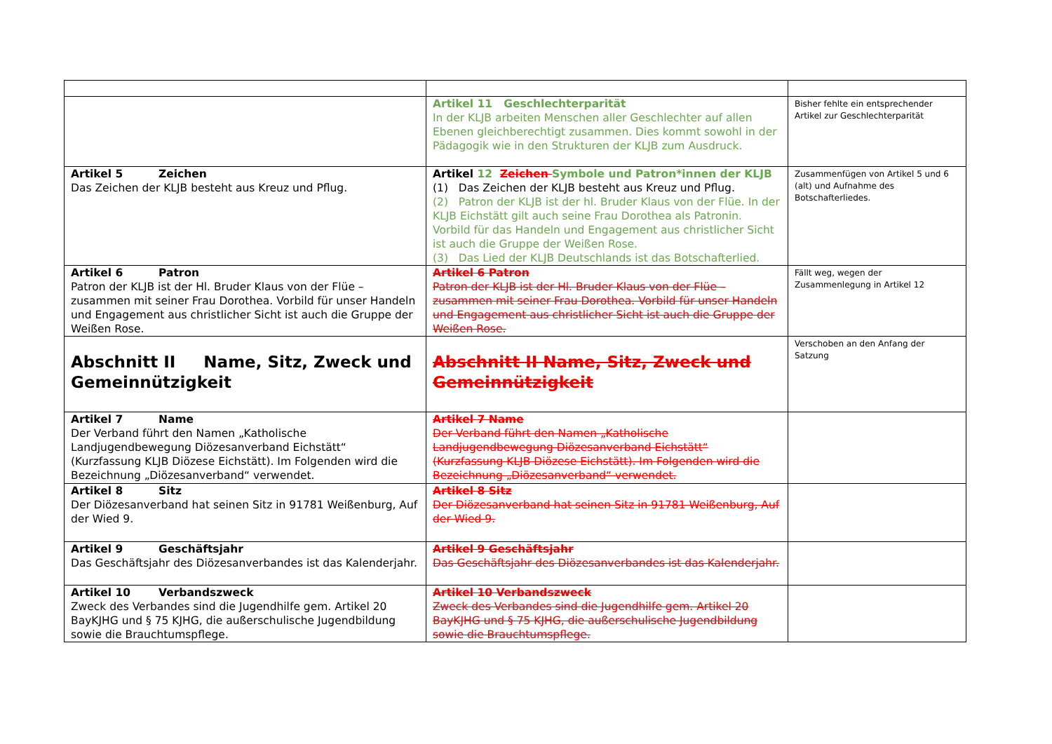| | Artikel 11 Geschlechterparität In der KLJB arbeiten Menschen aller Geschlechter auf allen Ebenen gleichberechtigt zusammen. Dies kommt sowohl in der Pädagogik wie in den Strukturen der KLJB zum Ausdruck. | Bisher fehlte ein entsprechender Artikel zur Geschlechterparität |
| Artikel 5 Zeichen Das Zeichen der KLJB besteht aus Kreuz und Pflug. | Artikel 12 Zeichen Symbole und Patron*innen der KLJB (1) Das Zeichen der KLJB besteht aus Kreuz und Pflug. (2) Patron der KLJB ist der hl. Bruder Klaus von der Flüe. In der KLJB Eichstätt gilt auch seine Frau Dorothea als Patronin. Vorbild für das Handeln und Engagement aus christlicher Sicht ist auch die Gruppe der Weißen Rose. (3) Das Lied der KLJB Deutschlands ist das Botschafterlied. | Zusammenfügen von Artikel 5 und 6 (alt) und Aufnahme des Botschafterliedes. |
| Artikel 6 Patron Patron der KLJB ist der Hl. Bruder Klaus von der Flüe – zusammen mit seiner Frau Dorothea. Vorbild für unser Handeln und Engagement aus christlicher Sicht ist auch die Gruppe der Weißen Rose. | Artikel 6 Patron Patron der KLJB ist der Hl. Bruder Klaus von der Flüe – zusammen mit seiner Frau Dorothea. Vorbild für unser Handeln und Engagement aus christlicher Sicht ist auch die Gruppe der Weißen Rose. | Fällt weg, wegen der Zusammenlegung in Artikel 12 |
| Abschnitt II Name, Sitz, Zweck und Gemeinnützigkeit | Abschnitt II Name, Sitz, Zweck und Gemeinnützigkeit | Verschoben an den Anfang der Satzung |
| Artikel 7 Name Der Verband führt den Namen „Katholische Landjugendbewegung Diözesanverband Eichstätt“ (Kurzfassung KLJB Diözese Eichstätt). Im Folgenden wird die Bezeichnung „Diözesanverband“ verwendet. | Artikel 7 Name Der Verband führt den Namen „Katholische Landjugendbewegung Diözesanverband Eichstätt“ (Kurzfassung KLJB Diözese Eichstätt). Im Folgenden wird die Bezeichnung „Diözesanverband“ verwendet. | |
| Artikel 8 Sitz Der Diözesanverband hat seinen Sitz in 91781 Weißenburg, Auf der Wied 9. | Artikel 8 Sitz Der Diözesanverband hat seinen Sitz in 91781 Weißenburg, Auf der Wied 9. | |
| Artikel 9 Geschäftsjahr Das Geschäftsjahr des Diözesanverbandes ist das Kalenderjahr. | Artikel 9 Geschäftsjahr Das Geschäftsjahr des Diözesanverbandes ist das Kalenderjahr. | |
| Artikel 10 Verbandszweck Zweck des Verbandes sind die Jugendhilfe gem. Artikel 20 BayKJHG und § 75 KJHG, die außerschulische Jugendbildung sowie die Brauchtumspflege. | Artikel 10 Verbandszweck Zweck des Verbandes sind die Jugendhilfe gem. Artikel 20 BayKJHG und § 75 KJHG, die außerschulische Jugendbildung sowie die Brauchtumspflege. | |